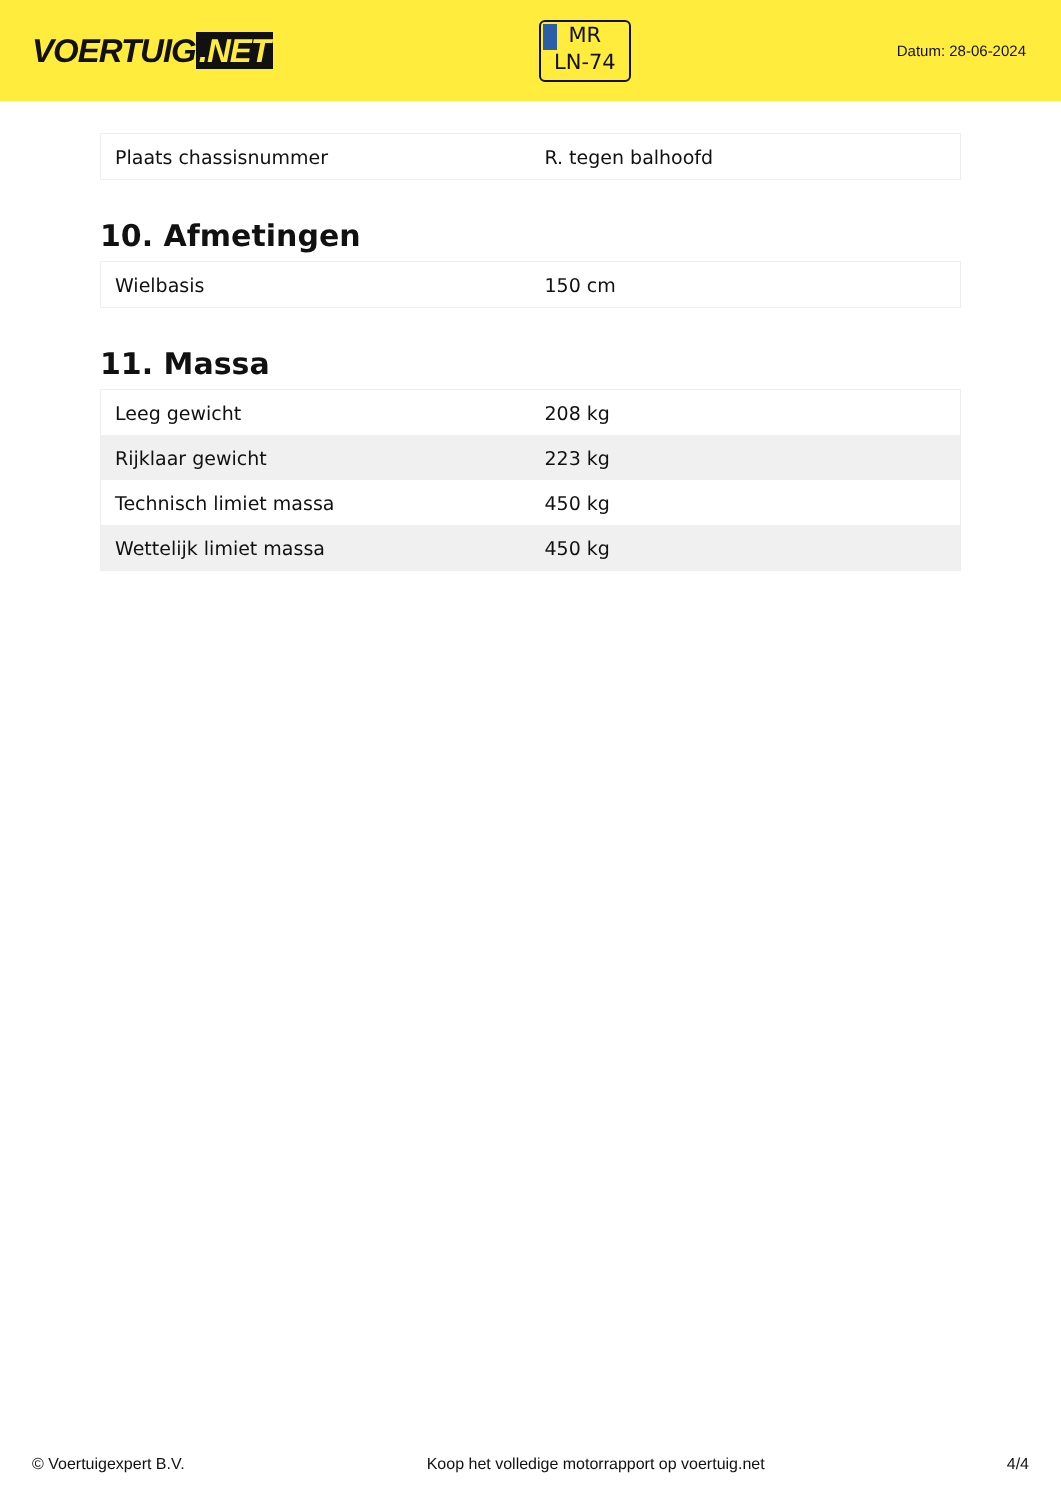VOERTUIG.NET
MR
LN-74
Datum: 28-06-2024
| Plaats chassisnummer | R. tegen balhoofd |
10. Afmetingen
| Wielbasis | 150 cm |
11. Massa
| Leeg gewicht | 208 kg |
| Rijklaar gewicht | 223 kg |
| Technisch limiet massa | 450 kg |
| Wettelijk limiet massa | 450 kg |
© Voertuigexpert B.V. Koop het volledige motorrapport op voertuig.net 4/4